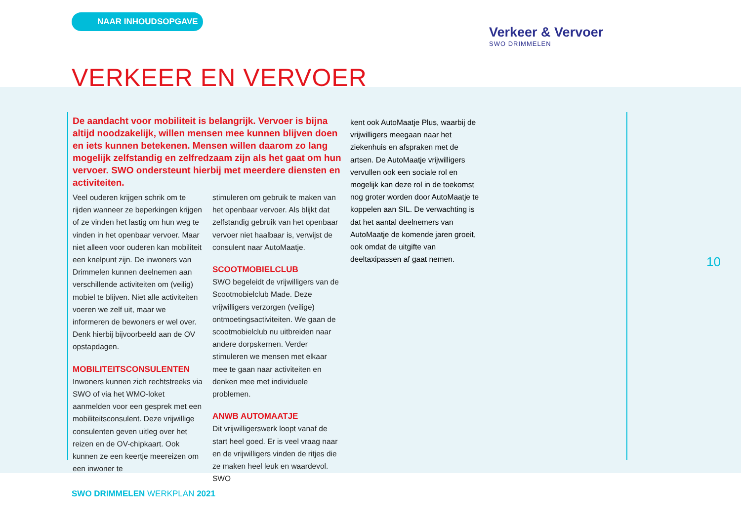NAAR INHOUDSOPGAVE
Verkeer & Vervoer
SWO DRIMMELEN
VERKEER EN VERVOER
De aandacht voor mobiliteit is belangrijk. Vervoer is bijna altijd noodzakelijk, willen mensen mee kunnen blijven doen en iets kunnen betekenen. Mensen willen daarom zo lang mogelijk zelfstandig en zelfredzaam zijn als het gaat om hun vervoer. SWO ondersteunt hierbij met meerdere diensten en activiteiten.
Veel ouderen krijgen schrik om te rijden wanneer ze beperkingen krijgen of ze vinden het lastig om hun weg te vinden in het openbaar vervoer. Maar niet alleen voor ouderen kan mobiliteit een knelpunt zijn. De inwoners van Drimmelen kunnen deelnemen aan verschillende activiteiten om (veilig) mobiel te blijven. Niet alle activiteiten voeren we zelf uit, maar we informeren de bewoners er wel over. Denk hierbij bijvoorbeeld aan de OV opstapdagen.
MOBILITEITSCONSULENTEN
Inwoners kunnen zich rechtstreeks via SWO of via het WMO-loket aanmelden voor een gesprek met een mobiliteitsconsulent. Deze vrijwillige consulenten geven uitleg over het reizen en de OV-chipkaart. Ook kunnen ze een keertje meereizen om een inwoner te
stimuleren om gebruik te maken van het openbaar vervoer. Als blijkt dat zelfstandig gebruik van het openbaar vervoer niet haalbaar is, verwijst de consulent naar AutoMaatje.
SCOOTMOBIELCLUB
SWO begeleidt de vrijwilligers van de Scootmobielclub Made. Deze vrijwilligers verzorgen (veilige) ontmoetingsactiviteiten. We gaan de scootmobielclub nu uitbreiden naar andere dorpskernen. Verder stimuleren we mensen met elkaar mee te gaan naar activiteiten en denken mee met individuele problemen.
ANWB AUTOMAATJE
Dit vrijwilligerswerk loopt vanaf de start heel goed. Er is veel vraag naar en de vrijwilligers vinden de ritjes die ze maken heel leuk en waardevol. SWO
kent ook AutoMaatje Plus, waarbij de vrijwilligers meegaan naar het ziekenhuis en afspraken met de artsen. De AutoMaatje vrijwilligers vervullen ook een sociale rol en mogelijk kan deze rol in de toekomst nog groter worden door AutoMaatje te koppelen aan SIL. De verwachting is dat het aantal deelnemers van AutoMaatje de komende jaren groeit, ook omdat de uitgifte van deeltaxipassen af gaat nemen.
10
SWO DRIMMELEN WERKPLAN 2021